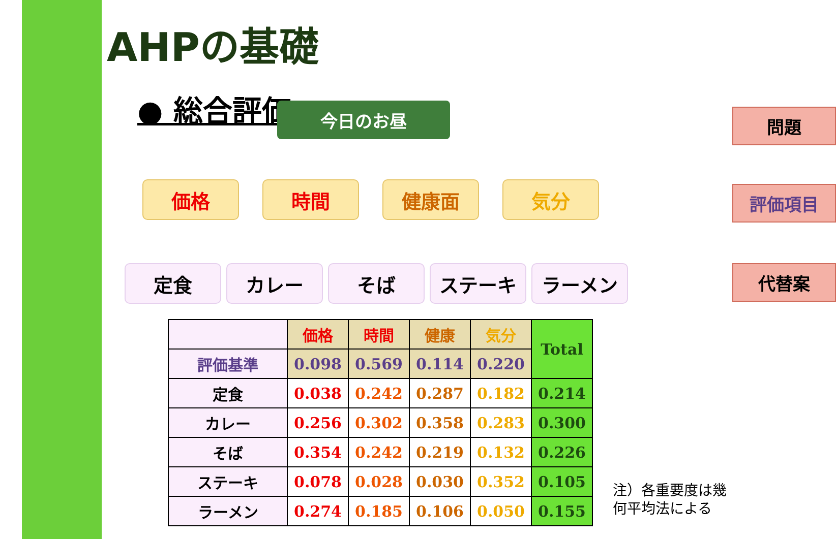AHPの基礎
● 総合評価
今日のお昼
価格 時間 健康面 気分
定食 カレー そば ステーキ ラーメン
問題
評価項目
代替案
| | 価格 | 時間 | 健康 | 気分 | Total |
| --- | --- | --- | --- | --- | --- |
| 評価基準 | 0.098 | 0.569 | 0.114 | 0.220 | |
| 定食 | 0.038 | 0.242 | 0.287 | 0.182 | 0.214 |
| カレー | 0.256 | 0.302 | 0.358 | 0.283 | 0.300 |
| そば | 0.354 | 0.242 | 0.219 | 0.132 | 0.226 |
| ステーキ | 0.078 | 0.028 | 0.030 | 0.352 | 0.105 |
| ラーメン | 0.274 | 0.185 | 0.106 | 0.050 | 0.155 |
注）各重要度は幾
何平均法による